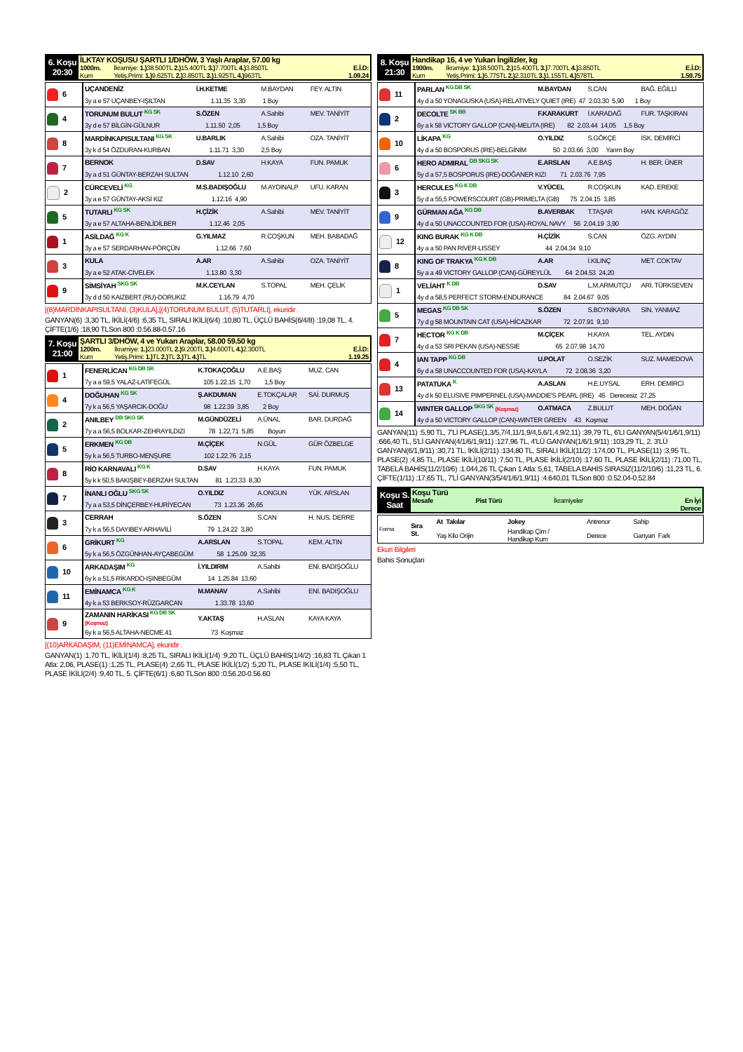| 6. Koşu 20:30 | İLKTAY KOŞUSU ŞARTLI 1/DHÖW, 3 Yaşlı Araplar, 57.00 kg | | |
| | 1000m. | İkramiye: 1.) 38.500TL 2.) 15.400TL 3.) 7.700TL 4.) 3.850TL | E.İ.D: |
| | Kum | Yetiş.Primi: 1.) 9.625TL 2.) 3.850TL 3.) 1.925TL 4.) 963TL | 1.09.24 |
| 6 | UÇANDENİZ | İ.H.KETME | M.BAYDAN | FEY. ALTIN |
| | 3y a e 57 UÇANBEY-IŞILTAN 1.11.35 3,30 1 Boy | | | |
| 4 | TORUNUM BULUT KG SK | S.ÖZEN | A.Sahibi | MEV. TANİYİT |
| | 3y d e 57 BİLGİN-GÜLNUR 1.11.50 2,05 1,5 Boy | | | |
| 8 | MARDİNKAPISULTANI KG SK | U.BARLIK | A.Sahibi | OZA. TANİYİT |
| | 3y k d 54 ÖZDURAN-KURBAN 1.11.71 3,30 2,5 Boy | | | |
| 7 | BERNOK | D.SAV | H.KAYA | FUN. PAMUK |
| | 3y a d 51 GÜNTAY-BERZAH SULTAN 1.12.10 2,60 | | | |
| 2 | CÜRCEVELİ KG | M.S.BADIŞOĞLU | M.AYDINALP | UFU. KARAN |
| | 3y a e 57 GÜNTAY-AKSİ KIZ 1.12.16 4,90 | | | |
| 5 | TUTARLI KG SK | H.ÇİZİK | A.Sahibi | MEV. TANİYİT |
| | 3y a e 57 ALTAHA-BENLİDİLBER 1.12.46 2,05 | | | |
| 1 | ASİLDAĞ KG K | G.YILMAZ | R.COŞKUN | MEH. BABADAĞ |
| | 3y a e 57 SERDARHAN-PÖRÇÜN 1.12.66 7,60 | | | |
| 3 | KULA | A.AR | A.Sahibi | OZA. TANİYİT |
| | 3y a e 52 ATAK-CİVELEK 1.13.80 3,30 | | | |
| 9 | SİMSİYAH SKG SK | M.K.CEYLAN | S.TOPAL | MEH. ÇELİK |
| | 3y d d 50 KAIZBERT (RU)-DORUKIZ 1.16.79 4,70 | | | |
[(8)MARDİNKAPISULTANI, (3)KULA],[(4)TORUNUM BULUT, (5)TUTARLI], ekuridir .
GANYAN(6) :3,30 TL, İKİLİ(4/6) :6,35 TL, SIRALI İKİLİ(6/4) :10,80 TL, ÜÇLÜ BAHİS(6/4/8) :19,08 TL, 4. ÇİFTE(1/6) :18,90 TLSon 800 :0.56.88-0.57.16
| 7. Koşu 21:00 | ŞARTLI 3/DHÖW, 4 ve Yukarı Araplar, 58.00 59.50 kg | | |
| | 1200m. | İkramiye: 1.) 23.000TL 2.) 9.200TL 3.) 4.600TL 4.) 2.300TL | E.İ.D: |
| | Kum | Yetiş.Primi: 1.) TL 2.) TL 3.) TL 4.) TL | 1.19.25 |
| 1 | FENERLİCAN KG DB SK | K.TOKAÇOĞLU | A.E.BAŞ | MUZ. CAN |
| | 7y a a 59,5 YALAZ-LATİFEGÜL 105 1.22.15 1,70 1,5 Boy | | | |
| 4 | DOĞUHAN KG SK | Ş.AKDUMAN | E.TOKÇALAR | SAİ. DURMUŞ |
| | 7y k a 56,5 YAŞARCIK-DOĞU 98 1.22.39 3,85 2 Boy | | | |
| 2 | ANILBEY DB SKG SK | M.GÜNDÜZELİ | A.ÜNAL | BAR. DURDAĞ |
| | 7y a a 56,5 BOLKAR-ZEHRAYILDIZI 78 1.22.71 5,85 Boyun | | | |
| 5 | ERKMEN KG DB | M.ÇİÇEK | N.GÜL | GÜR ÖZBELGE |
| | 5y k a 56,5 TURBO-MENŞURE 102 1.22.76 2,15 | | | |
| 8 | RİO KARNAVALI KG K | D.SAV | H.KAYA | FUN. PAMUK |
| | 5y k k 50,5 BAKIŞBEY-BERZAH SULTAN 81 1.23.33 8,30 | | | |
| 7 | İNANLI OĞLU SKG SK | O.YILDIZ | A.ONGUN | YÜK. ARSLAN |
| | 7y a a 53,5 DİNÇERBEY-HURİYECAN 73 1.23.36 26,65 | | | |
| 3 | CERRAH | S.ÖZEN | S.CAN | H. NUS. DERRE |
| | 7y k a 56,5 DAYIBEY-ARHAVİLİ 79 1.24.22 3,80 | | | |
| 6 | GRİKURT KG | A.ARSLAN | S.TOPAL | KEM. ALTIN |
| | 5y k a 56,5 ÖZGÜNHAN-AYÇABEGÜM 58 1.25.09 32,35 | | | |
| 10 | ARKADAŞIM KG | İ.YILDIRIM | A.Sahibi | ENİ. BADIŞOĞLU |
| | 6y k a 51,5 RİKARDO-IŞINBEGÜM 14 1.25.84 13,60 | | | |
| 11 | EMİNAMCA KG K | M.MANAV | A.Sahibi | ENİ. BADIŞOĞLU |
| | 4y k a 53 BERKSOY-RÜZGARCAN 1.33.78 13,60 | | | |
| 9 | ZAMANIN HARİKASI KG DB SK (Koşmaz) | Y.AKTAŞ | H.ASLAN | KAYA KAYA |
| | 6y k a 56,5 ALTAHA-NECME.41 73 Koşmaz | | | |
[(10)ARKADAŞIM, (11)EMİNAMCA], ekuridir .
GANYAN(1) :1,70 TL, İKİLİ(1/4) :8,25 TL, SIRALI İKİLİ(1/4) :9,20 TL, ÜÇLÜ BAHİS(1/4/2) :16,83 TL Çıkan 1 Atla: 2,06, PLASE(1) :1,25 TL, PLASE(4) :2,65 TL, PLASE İKİLİ(1/2) :5,20 TL, PLASE İKİLİ(1/4) :5,50 TL, PLASE İKİLİ(2/4) :9,40 TL, 5. ÇİFTE(6/1) :6,60 TLSon 800 :0.56.20-0.56.60
| 8. Koşu 21:30 | Handikap 16, 4 ve Yukarı İngilizler, kg | | |
| | 1900m. | İkramiye: 1.) 38.500TL 2.) 15.400TL 3.) 7.700TL 4.) 3.850TL | E.İ.D: |
| | Kum | Yetiş.Primi: 1.) 5.775TL 2.) 2.310TL 3.) 1.155TL 4.) 578TL | 1.59.75 |
| 11 | PARLAN KG DB SK | M.BAYDAN | S.CAN | BAĞ. EĞİLLİ |
| | 4y d a 50 YONAGUSKA (USA)-RELATIVELY QUIET (IRE) 47 2.03.30 5,90 1 Boy | | | |
| 2 | DECOLTE SK BB | F.KARAKURT | İ.KARADAĞ | FUR. TAŞKIRAN |
| | 6y a k 58 VICTORY GALLOP (CAN)-MELITA (IRE) 82 2.03.44 14,05 1,5 Boy | | | |
| 10 | LİKAPA KG | O.YILDIZ | S.GÖKÇE | İSK. DEMİRCİ |
| | 4y d a 50 BOSPORUS (IRE)-BELGİNİM 50 2.03.66 3,00 Yarım Boy | | | |
| 6 | HERO ADMIRAL DB SKG SK | E.ARSLAN | A.E.BAŞ | H. BER. ÜNER |
| | 5y d a 57,5 BOSPORUS (IRE)-DOĞANER KIZI 71 2.03.76 7,95 | | | |
| 3 | HERCULES KG K DB | V.YÜCEL | R.COŞKUN | KAD. EREKE |
| | 5y d a 55,5 POWERSCOURT (GB)-PRIMELTA (GB) 75 2.04.15 3,85 | | | |
| 9 | GÜRMAN AĞA KG DB | B.AVERBAK | T.TAŞAR | HAN. KARAGÖZ |
| | 4y d a 50 UNACCOUNTED FOR (USA)-ROYAL NAVY 56 2.04.19 3,90 | | | |
| 12 | KING BURAK KG K DB | H.ÇİZİK | S.CAN | ÖZG. AYDIN |
| | 4y a a 50 PAN RIVER-LISSEY 44 2.04.34 9,10 | | | |
| 8 | KING OF TRAKYA KG K DB | A.AR | İ.KILINÇ | MET. COKTAV |
| | 5y a a 49 VICTORY GALLOP (CAN)-GÜREYLÜL 64 2.04.53 24,20 | | | |
| 1 | VELİAHT K DB | D.SAV | L.M.ARMUTÇU | ARİ. TÜRKSEVEN |
| | 4y d a 58,5 PERFECT STORM-ENDURANCE 84 2.04.67 9,05 | | | |
| 5 | MEGAS KG DB SK | S.ÖZEN | S.BOYNİKARA | SİN. YANMAZ |
| | 7y d g 58 MOUNTAIN CAT (USA)-HİCAZKAR 72 2.07.91 9,10 | | | |
| 7 | HECTOR KG K DB | M.ÇİÇEK | H.KAYA | TEL. AYDIN |
| | 4y d a 53 SRI PEKAN (USA)-NESSIE 65 2.07.98 14,70 | | | |
| 4 | IAN TAPP KG DB | U.POLAT | O.SEZİK | SUZ. MAMEDOVA |
| | 6y d a 58 UNACCOUNTED FOR (USA)-KAYLA 72 2.08.36 3,20 | | | |
| 13 | PATATUKA K | A.ASLAN | H.E.UYSAL | ERH. DEMİRCİ |
| | 4y d k 50 ELUSIVE PIMPERNEL (USA)-MADDIE'S PEARL (IRE) 45 Derecesiz 27,25 | | | |
| 14 | WINTER GALLOP SKG SK (Koşmaz) | O.ATMACA | Z.BULUT | MEH. DOĞAN |
| | 4y d a 50 VICTORY GALLOP (CAN)-WINTER GREEN 43 Koşmaz | | | |
GANYAN(11) :5,90 TL, 7'Lİ PLASE(1,3/5,7/4,11/1,9/4,5,6/1,4,9/2,11) :39,79 TL, 6'LI GANYAN(5/4/1/6/1,9/11) :666,40 TL, 5'Lİ GANYAN(4/1/6/1,9/11) :127,96 TL, 4'LÜ GANYAN(1/6/1,9/11) :103,29 TL, 2. 3'LÜ GANYAN(6/1,9/11) :30,71 TL, İKİLİ(2/11) :134,80 TL, SIRALI İKİLİ(11/2) :174,00 TL, PLASE(11) :3,95 TL, PLASE(2) :4,85 TL, PLASE İKİLİ(10/11) :7,50 TL, PLASE İKİLİ(2/10) :17,60 TL, PLASE İKİLİ(2/11) :71,00 TL, TABELA BAHİS(11/2/10/6) :1.044,26 TL Çıkan 1 Atla: 5,61, TABELA BAHİS SIRASIZ(11/2/10/6) :11,23 TL, 6. ÇİFTE(1/11) :17,65 TL, 7'Lİ GANYAN(3/5/4/1/6/1,9/11) :4.640,01 TLSon 800 :0.52.04-0.52.84
| Koşu S. Saat | Koşu Türü | | | |
| | Mesafe | Pist Türü | İkramiyeler | En İyi Derece |
| Forma | Sıra St. | At Takılar | Jokey | Antrenor | Sahip |
| | | Yaş Kilo Orijin | Handikap Çim / Handikap Kum | Derece | Ganyan Fark |
Ekuri Bilgileri
Bahis Sonuçları